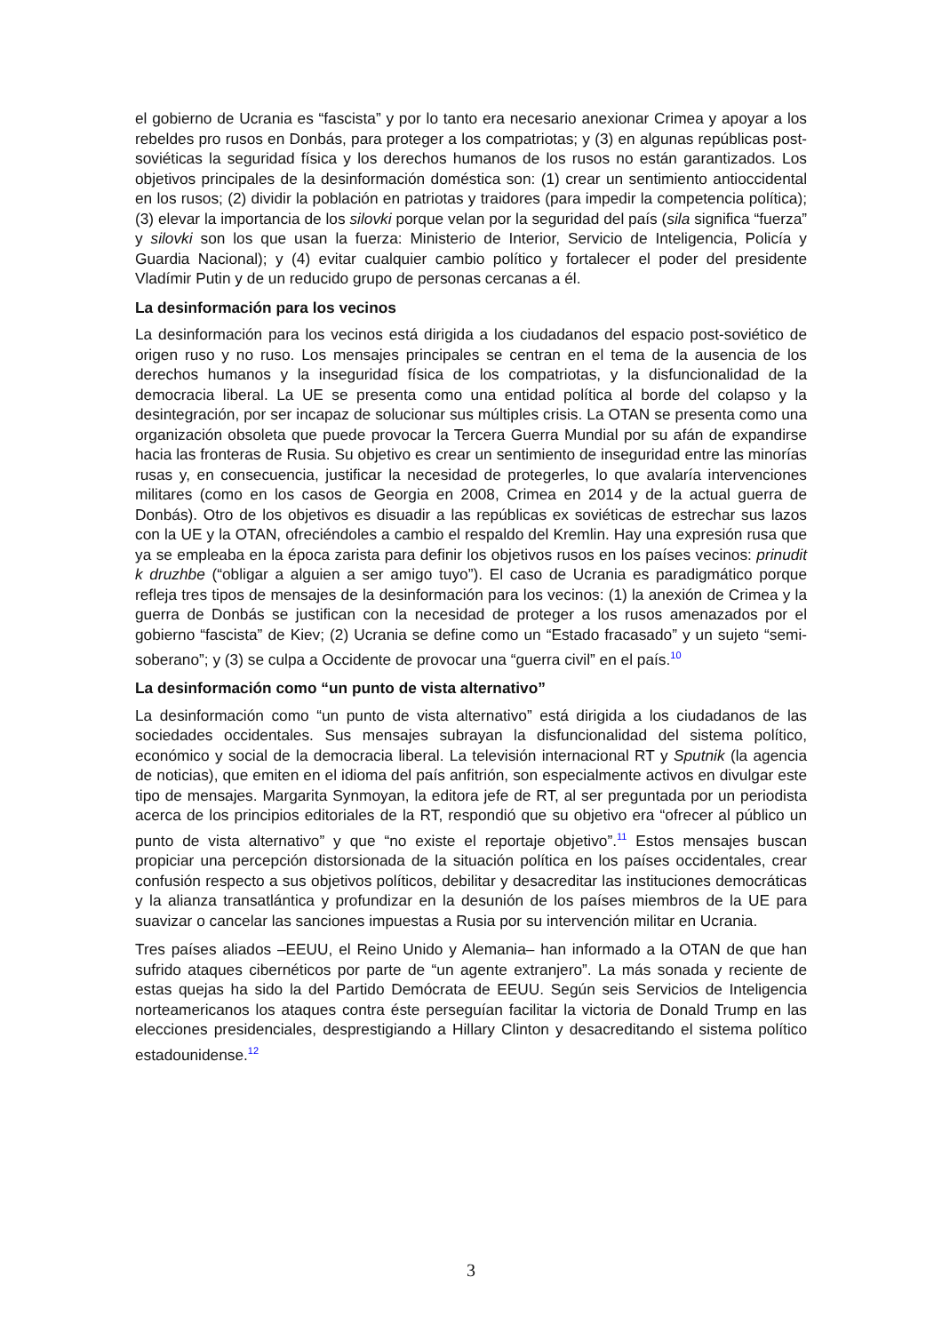el gobierno de Ucrania es “fascista” y por lo tanto era necesario anexionar Crimea y apoyar a los rebeldes pro rusos en Donbás, para proteger a los compatriotas; y (3) en algunas repúblicas post-soviéticas la seguridad física y los derechos humanos de los rusos no están garantizados. Los objetivos principales de la desinformación doméstica son: (1) crear un sentimiento antioccidental en los rusos; (2) dividir la población en patriotas y traidores (para impedir la competencia política); (3) elevar la importancia de los silovki porque velan por la seguridad del país (sila significa “fuerza” y silovki son los que usan la fuerza: Ministerio de Interior, Servicio de Inteligencia, Policía y Guardia Nacional); y (4) evitar cualquier cambio político y fortalecer el poder del presidente Vladímir Putin y de un reducido grupo de personas cercanas a él.
La desinformación para los vecinos
La desinformación para los vecinos está dirigida a los ciudadanos del espacio post-soviético de origen ruso y no ruso. Los mensajes principales se centran en el tema de la ausencia de los derechos humanos y la inseguridad física de los compatriotas, y la disfuncionalidad de la democracia liberal. La UE se presenta como una entidad política al borde del colapso y la desintegración, por ser incapaz de solucionar sus múltiples crisis. La OTAN se presenta como una organización obsoleta que puede provocar la Tercera Guerra Mundial por su afán de expandirse hacia las fronteras de Rusia. Su objetivo es crear un sentimiento de inseguridad entre las minorías rusas y, en consecuencia, justificar la necesidad de protegerles, lo que avalaría intervenciones militares (como en los casos de Georgia en 2008, Crimea en 2014 y de la actual guerra de Donbás). Otro de los objetivos es disuadir a las repúblicas ex soviéticas de estrechar sus lazos con la UE y la OTAN, ofreciéndoles a cambio el respaldo del Kremlin. Hay una expresión rusa que ya se empleaba en la época zarista para definir los objetivos rusos en los países vecinos: prinudit k druzhbe (“obligar a alguien a ser amigo tuyo”). El caso de Ucrania es paradigmático porque refleja tres tipos de mensajes de la desinformación para los vecinos: (1) la anexión de Crimea y la guerra de Donbás se justifican con la necesidad de proteger a los rusos amenazados por el gobierno “fascista” de Kiev; (2) Ucrania se define como un “Estado fracasado” y un sujeto “semi-soberano”; y (3) se culpa a Occidente de provocar una “guerra civil” en el país.<sup>10</sup>
La desinformación como “un punto de vista alternativo”
La desinformación como “un punto de vista alternativo” está dirigida a los ciudadanos de las sociedades occidentales. Sus mensajes subrayan la disfuncionalidad del sistema político, económico y social de la democracia liberal. La televisión internacional RT y Sputnik (la agencia de noticias), que emiten en el idioma del país anfitrión, son especialmente activos en divulgar este tipo de mensajes. Margarita Synmoyan, la editora jefe de RT, al ser preguntada por un periodista acerca de los principios editoriales de la RT, respondió que su objetivo era “ofrecer al público un punto de vista alternativo” y que “no existe el reportaje objetivo”.<sup>11</sup> Estos mensajes buscan propiciar una percepción distorsionada de la situación política en los países occidentales, crear confusión respecto a sus objetivos políticos, debilitar y desacreditar las instituciones democráticas y la alianza transatlántica y profundizar en la desunión de los países miembros de la UE para suavizar o cancelar las sanciones impuestas a Rusia por su intervención militar en Ucrania.
Tres países aliados –EEUU, el Reino Unido y Alemania– han informado a la OTAN de que han sufrido ataques cibernéticos por parte de “un agente extranjero”. La más sonada y reciente de estas quejas ha sido la del Partido Demócrata de EEUU. Según seis Servicios de Inteligencia norteamericanos los ataques contra éste perseguían facilitar la victoria de Donald Trump en las elecciones presidenciales, desprestigiando a Hillary Clinton y desacreditando el sistema político estadounidense.<sup>12</sup>
3